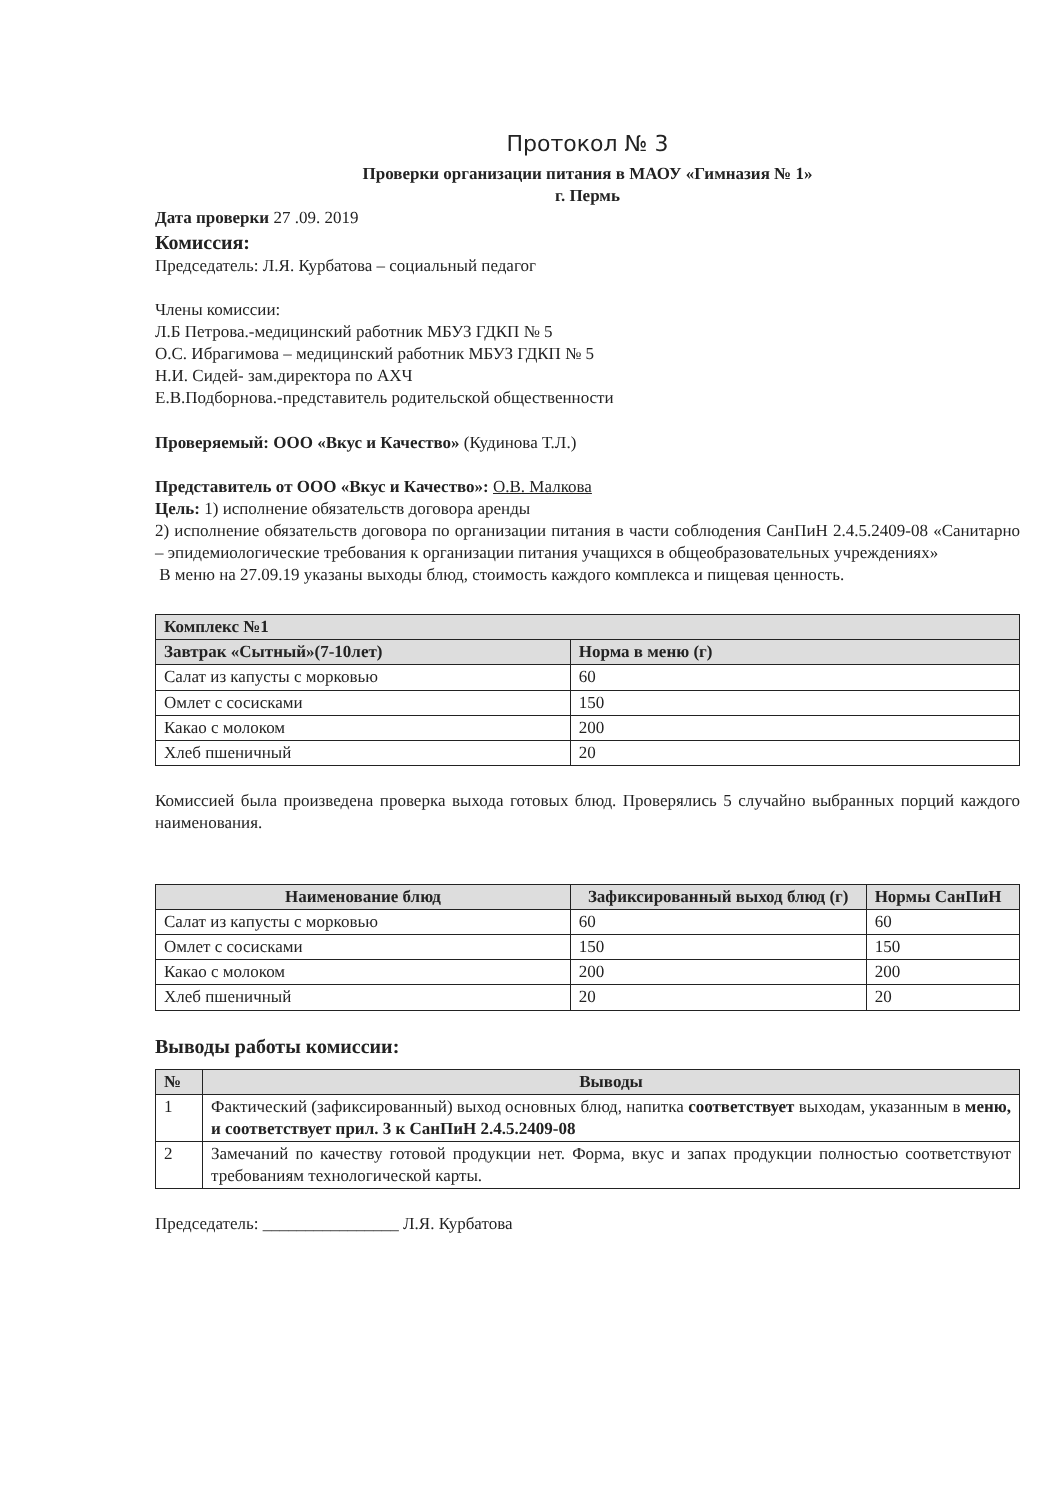Протокол № 3
Проверки организации питания в МАОУ «Гимназия № 1»
г. Пермь
Дата проверки 27 .09. 2019
Комиссия:
Председатель: Л.Я. Курбатова – социальный педагог
Члены комиссии:
Л.Б Петрова.-медицинский работник МБУЗ ГДКП № 5
О.С. Ибрагимова – медицинский работник МБУЗ ГДКП № 5
Н.И. Сидей- зам.директора по АХЧ
Е.В.Подборнова.-представитель родительской общественности
Проверяемый: ООО «Вкус и Качество» (Кудинова Т.Л.)
Представитель от ООО «Вкус и Качество»: О.В. Малкова
Цель: 1) исполнение обязательств договора аренды
2) исполнение обязательств договора по организации питания в части соблюдения СанПиН 2.4.5.2409-08 «Санитарно – эпидемиологические требования к организации питания учащихся в общеобразовательных учреждениях»
В меню на 27.09.19 указаны выходы блюд, стоимость каждого комплекса и пищевая ценность.
| Комплекс №1 | |
| --- | --- |
| Завтрак «Сытный»(7-10лет) | Норма в меню (г) |
| Салат из капусты с морковью | 60 |
| Омлет с сосисками | 150 |
| Какао с молоком | 200 |
| Хлеб пшеничный | 20 |
Комиссией была произведена проверка выхода готовых блюд. Проверялись 5 случайно выбранных порций каждого наименования.
| Наименование блюд | Зафиксированный выход блюд (г) | Нормы СанПиН |
| --- | --- | --- |
| Салат из капусты с морковью | 60 | 60 |
| Омлет с сосисками | 150 | 150 |
| Какао с молоком | 200 | 200 |
| Хлеб пшеничный | 20 | 20 |
Выводы работы комиссии:
| № | Выводы |
| --- | --- |
| 1 | Фактический (зафиксированный) выход основных блюд, напитка соответствует выходам, указанным в меню, и соответствует прил. 3 к СанПиН 2.4.5.2409-08 |
| 2 | Замечаний по качеству готовой продукции нет. Форма, вкус и запах продукции полностью соответствуют требованиям технологической карты. |
Председатель: ________________ Л.Я. Курбатова